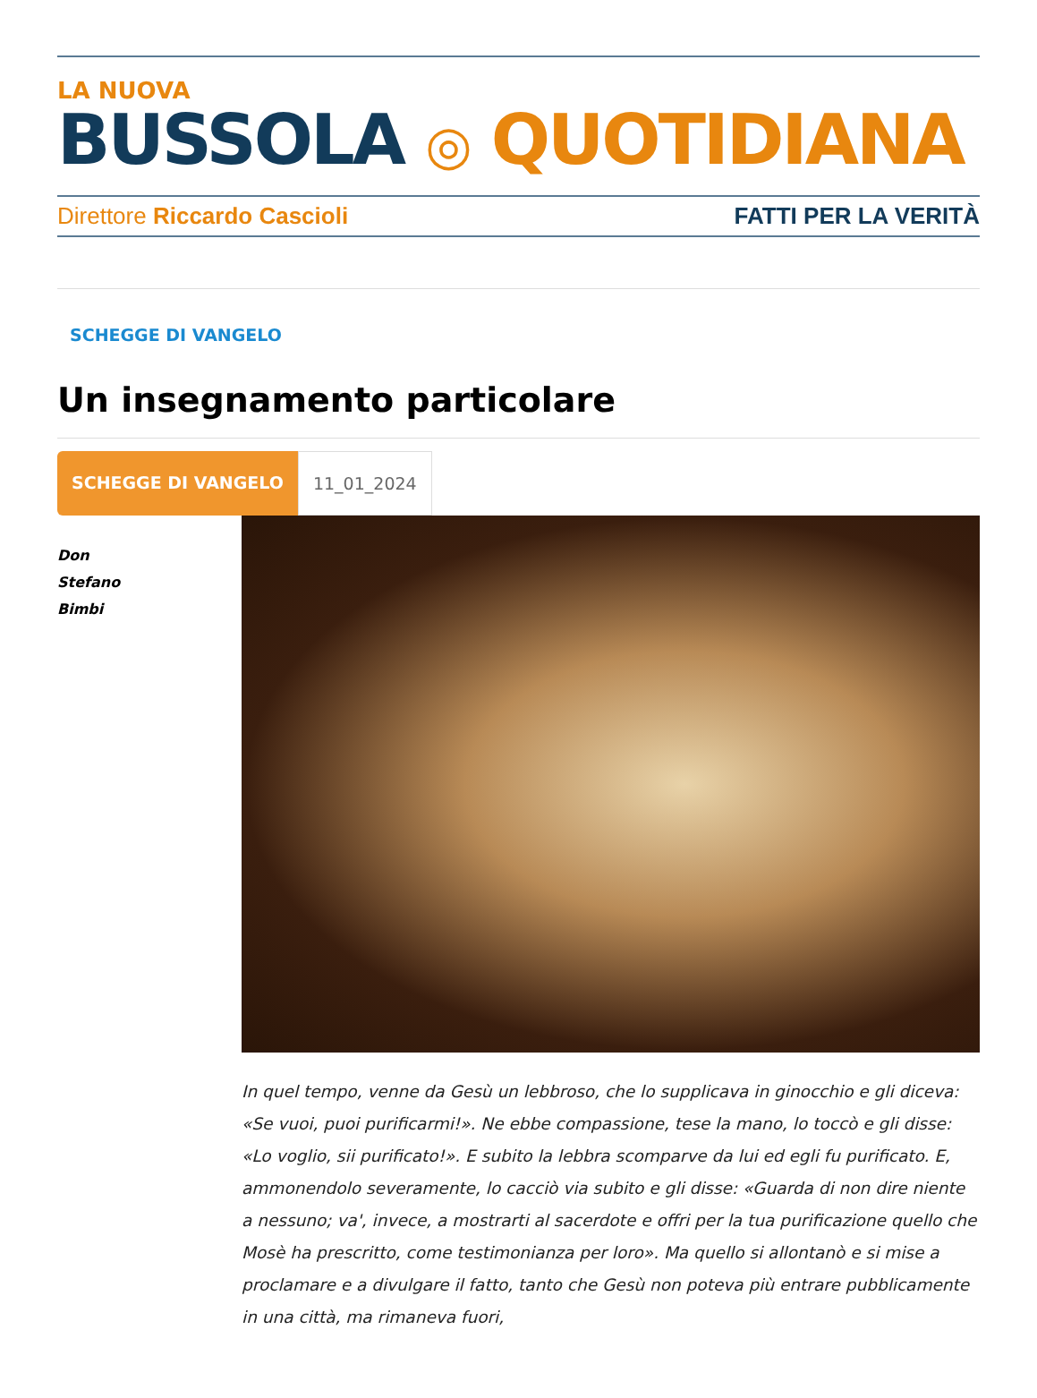LA NUOVA
BUSSOLA ◎ QUOTIDIANA
Direttore Riccardo Cascioli FATTI PER LA VERITÀ
SCHEGGE DI VANGELO
Un insegnamento particolare
SCHEGGE DI VANGELO 11_01_2024
Don
Stefano
Bimbi
In quel tempo, venne da Gesù un lebbroso, che lo supplicava in ginocchio e gli diceva: «Se vuoi, puoi purificarmi!». Ne ebbe compassione, tese la mano, lo toccò e gli disse: «Lo voglio, sii purificato!». E subito la lebbra scomparve da lui ed egli fu purificato. E, ammonendolo severamente, lo cacciò via subito e gli disse: «Guarda di non dire niente a nessuno; va', invece, a mostrarti al sacerdote e offri per la tua purificazione quello che Mosè ha prescritto, come testimonianza per loro». Ma quello si allontanò e si mise a proclamare e a divulgare il fatto, tanto che Gesù non poteva più entrare pubblicamente in una città, ma rimaneva fuori,